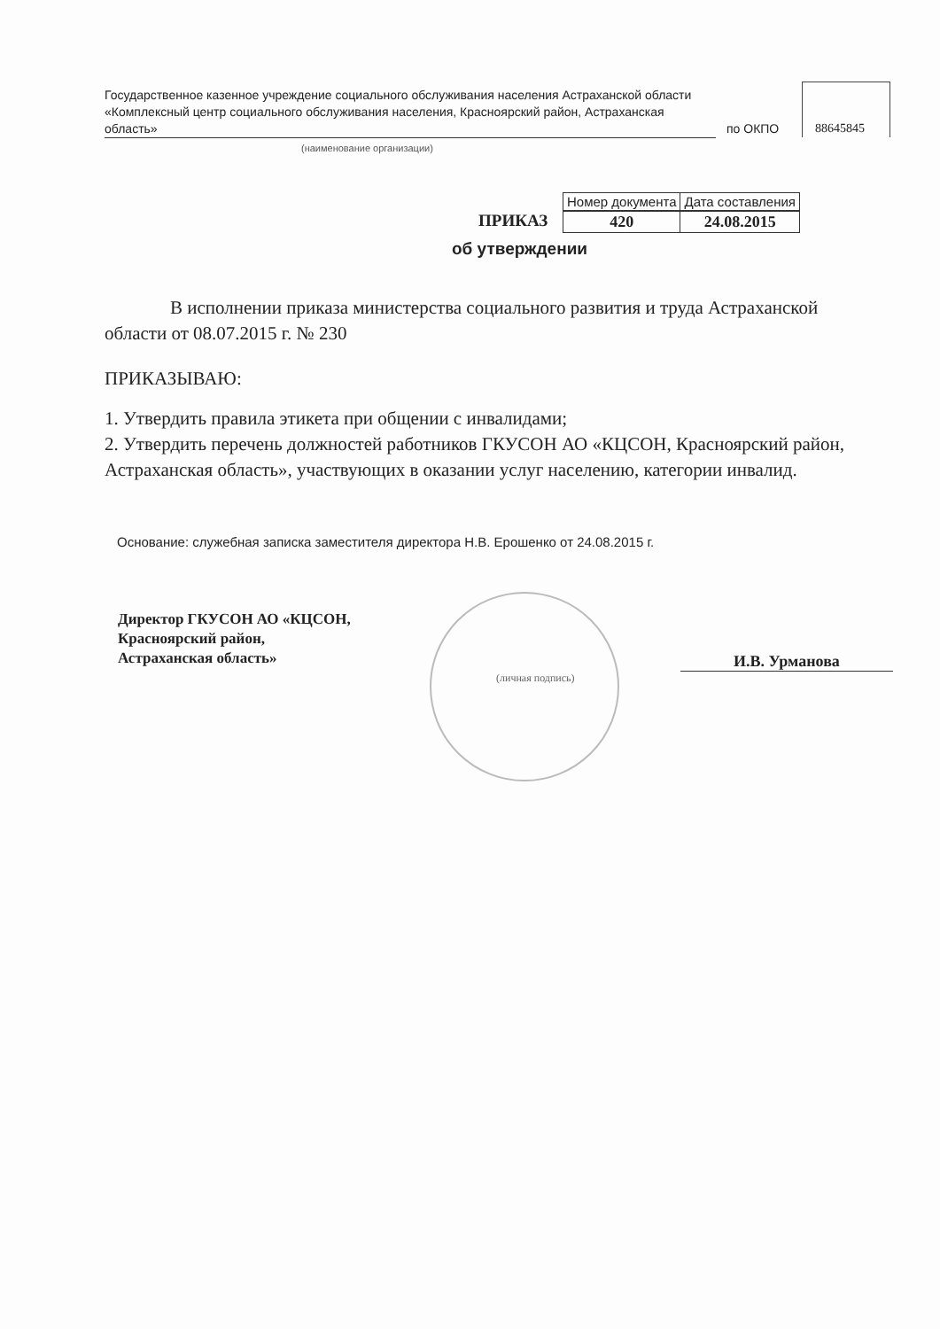Государственное казенное учреждение социального обслуживания населения Астраханской области «Комплексный центр социального обслуживания населения, Красноярский район, Астраханская область»
(наименование организации)
по ОКПО 88645845
ПРИКАЗ
| Номер документа | Дата составления |
| --- | --- |
| 420 | 24.08.2015 |
об утверждении
В исполнении приказа министерства социального развития и труда Астраханской области от 08.07.2015 г. № 230
ПРИКАЗЫВАЮ:
1. Утвердить правила этикета при общении с инвалидами;
2. Утвердить перечень должностей работников ГКУСОН АО «КЦСОН, Красноярский район, Астраханская область», участвующих в оказании услуг населению, категории инвалид.
Основание: служебная записка заместителя директора Н.В. Ерошенко от 24.08.2015 г.
Директор ГКУСОН АО «КЦСОН,
Красноярский район,
Астраханская область»
(личная подпись)
И.В. Урманова